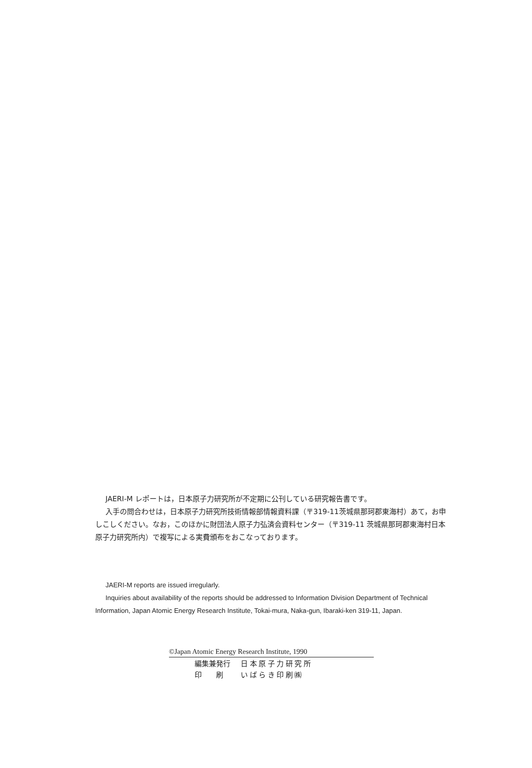JAERI-M レポートは，日本原子力研究所が不定期に公刊している研究報告書です。
入手の問合わせは，日本原子力研究所技術情報部情報資料課（〒319-11茨城県那珂郡東海村）あて，お申しこしください。なお，このほかに財団法人原子力弘済会資料センター（〒319-11 茨城県那珂郡東海村日本原子力研究所内）で複写による実費頒布をおこなっております。
JAERI-M reports are issued irregularly.
Inquiries about availability of the reports should be addressed to Information Division Department of Technical Information, Japan Atomic Energy Research Institute, Tokai-mura, Naka-gun, Ibaraki-ken 319-11, Japan.
©Japan Atomic Energy Research Institute, 1990
| 編集兼発行 | 日 本 原 子 力 研 究 所 |
| 印 刷 | い ば ら き 印 刷 ㈱ |